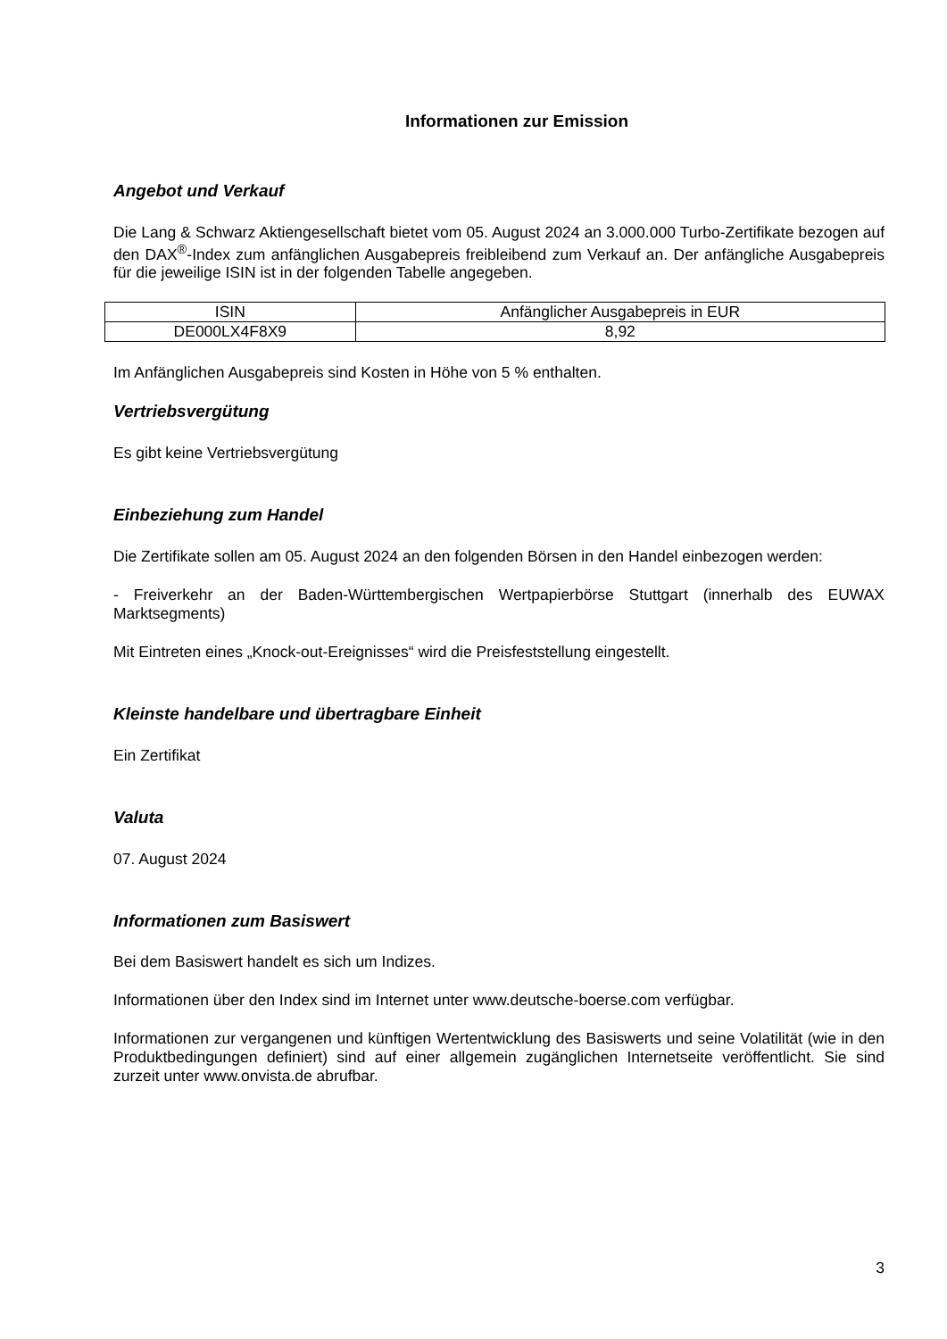Informationen zur Emission
Angebot und Verkauf
Die Lang & Schwarz Aktiengesellschaft bietet vom 05. August 2024 an 3.000.000 Turbo-Zertifikate bezogen auf den DAX<sup>®</sup>-Index zum anfänglichen Ausgabepreis freibleibend zum Verkauf an. Der anfängliche Ausgabepreis für die jeweilige ISIN ist in der folgenden Tabelle angegeben.
| ISIN | Anfänglicher Ausgabepreis in EUR |
| --- | --- |
| DE000LX4F8X9 | 8,92 |
Im Anfänglichen Ausgabepreis sind Kosten in Höhe von 5 % enthalten.
Vertriebsvergütung
Es gibt keine Vertriebsvergütung
Einbeziehung zum Handel
Die Zertifikate sollen am 05. August 2024 an den folgenden Börsen in den Handel einbezogen werden:
- Freiverkehr an der Baden-Württembergischen Wertpapierbörse Stuttgart (innerhalb des EUWAX Marktsegments)
Mit Eintreten eines „Knock-out-Ereignisses“ wird die Preisfeststellung eingestellt.
Kleinste handelbare und übertragbare Einheit
Ein Zertifikat
Valuta
07. August 2024
Informationen zum Basiswert
Bei dem Basiswert handelt es sich um Indizes.
Informationen über den Index sind im Internet unter www.deutsche-boerse.com verfügbar.
Informationen zur vergangenen und künftigen Wertentwicklung des Basiswerts und seine Volatilität (wie in den Produktbedingungen definiert) sind auf einer allgemein zugänglichen Internetseite veröffentlicht. Sie sind zurzeit unter www.onvista.de abrufbar.
3